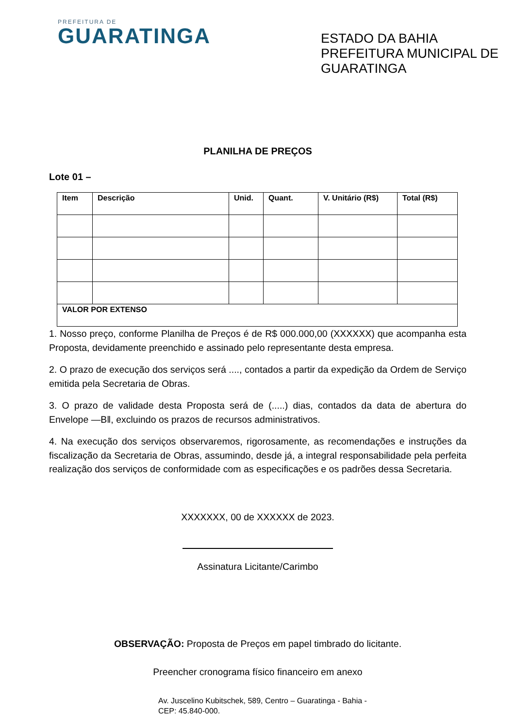PREFEITURA DE
GUARATINGA
ESTADO DA BAHIA
PREFEITURA MUNICIPAL DE GUARATINGA
PLANILHA DE PREÇOS
Lote 01 –
| Item | Descrição | Unid. | Quant. | V. Unitário (R$) | Total (R$) |
| --- | --- | --- | --- | --- | --- |
| VALOR POR EXTENSO | | | | | |
1. Nosso preço, conforme Planilha de Preços é de R$ 000.000,00 (XXXXXX) que acompanha esta Proposta, devidamente preenchido e assinado pelo representante desta empresa.
2. O prazo de execução dos serviços será ...., contados a partir da expedição da Ordem de Serviço emitida pela Secretaria de Obras.
3. O prazo de validade desta Proposta será de (.....) dias, contados da data de abertura do Envelope ―B‖, excluindo os prazos de recursos administrativos.
4. Na execução dos serviços observaremos, rigorosamente, as recomendações e instruções da fiscalização da Secretaria de Obras, assumindo, desde já, a integral responsabilidade pela perfeita realização dos serviços de conformidade com as especificações e os padrões dessa Secretaria.
XXXXXXX, 00 de XXXXXX de 2023.
Assinatura Licitante/Carimbo
OBSERVAÇÃO: Proposta de Preços em papel timbrado do licitante.
Preencher cronograma físico financeiro em anexo
Av. Juscelino Kubitschek, 589, Centro – Guaratinga - Bahia -
CEP: 45.840-000.